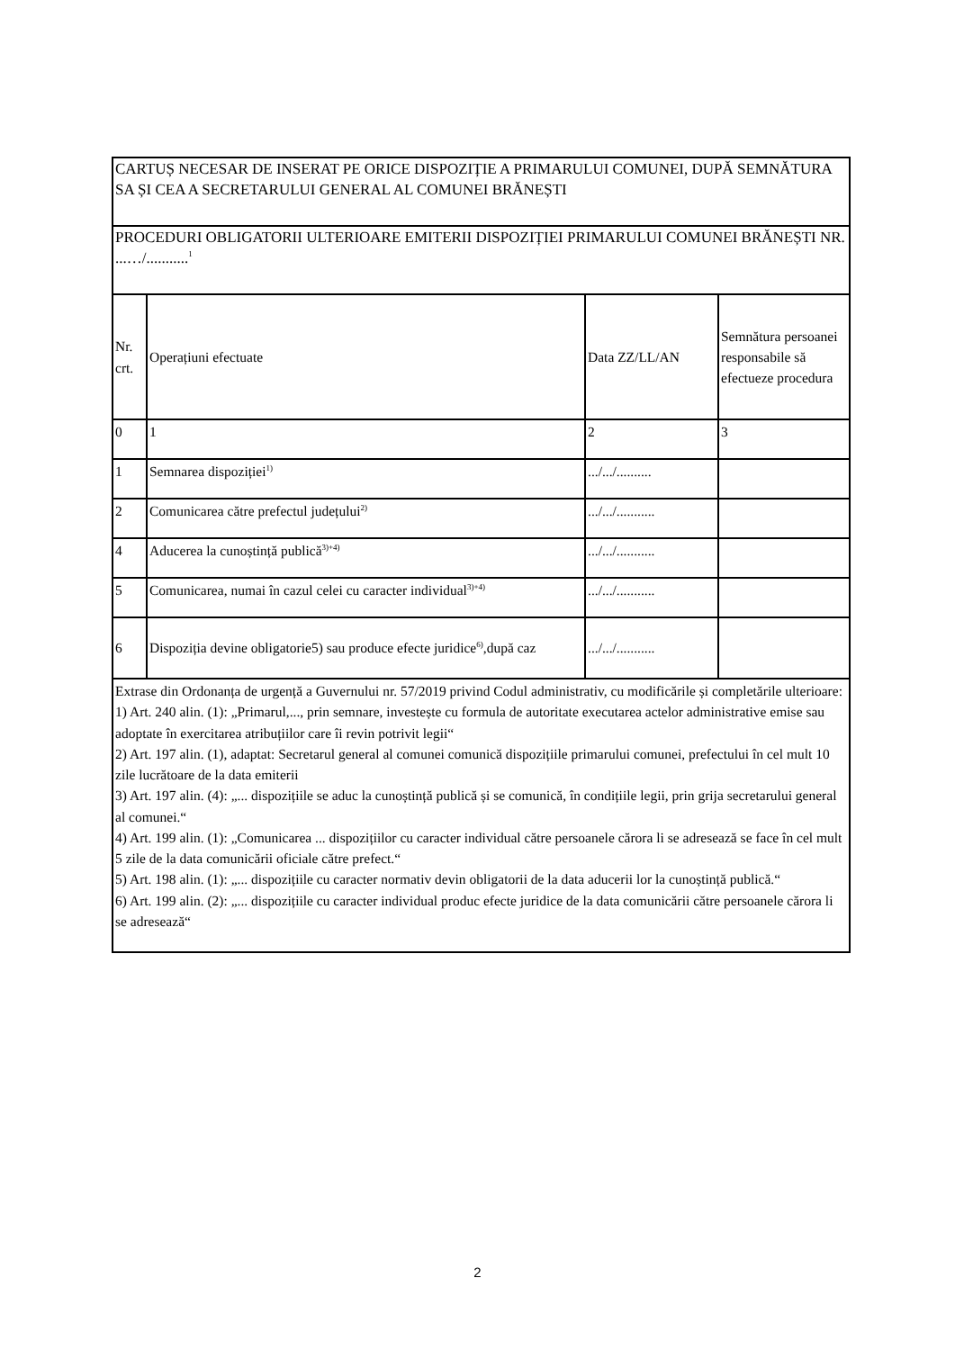| CARTUȘ NECESAR DE INSERAT PE ORICE DISPOZIȚIE A PRIMARULUI COMUNEI, DUPĂ SEMNĂTURA SA ȘI CEA A SECRETARULUI GENERAL AL COMUNEI BRĂNEȘTI | | | |
| PROCEDURI OBLIGATORII ULTERIOARE EMITERII DISPOZIȚIEI PRIMARULUI COMUNEI BRĂNEȘTI NR. ...…/...........<sup>1</sup> | | | |
| Nr. crt. | Operațiuni efectuate | Data ZZ/LL/AN | Semnătura persoanei responsabile să efectueze procedura |
| 0 | 1 | 2 | 3 |
| 1 | Semnarea dispoziției<sup>1)</sup> | .../.../.......... | |
| 2 | Comunicarea către prefectul județului<sup>2)</sup> | .../.../........... | |
| 4 | Aducerea la cunoștință publică<sup>3)+4)</sup> | .../.../........... | |
| 5 | Comunicarea, numai în cazul celei cu caracter individual<sup>3)+4)</sup> | .../.../........... | |
| 6 | Dispoziția devine obligatorie5) sau produce efecte juridice<sup>6)</sup>,după caz | .../.../........... | |
| Extrase din Ordonanța de urgență a Guvernului nr. 57/2019 privind Codul administrativ, cu modificările și completările ulterioare: 1) Art. 240 alin. (1): „Primarul,..., prin semnare, investește cu formula de autoritate executarea actelor administrative emise sau adoptate în exercitarea atribuțiilor care îi revin potrivit legii“ 2) Art. 197 alin. (1), adaptat: Secretarul general al comunei comunică dispozițiile primarului comunei, prefectului în cel mult 10 zile lucrătoare de la data emiterii 3) Art. 197 alin. (4): „... dispozițiile se aduc la cunoștință publică și se comunică, în condițiile legii, prin grija secretarului general al comunei.“ 4) Art. 199 alin. (1): „Comunicarea ... dispozițiilor cu caracter individual către persoanele cărora li se adresează se face în cel mult 5 zile de la data comunicării oficiale către prefect.“ 5) Art. 198 alin. (1): „... dispozițiile cu caracter normativ devin obligatorii de la data aducerii lor la cunoștință publică.“ 6) Art. 199 alin. (2): „... dispozițiile cu caracter individual produc efecte juridice de la data comunicării către persoanele cărora li se adresează“ | | | |
2